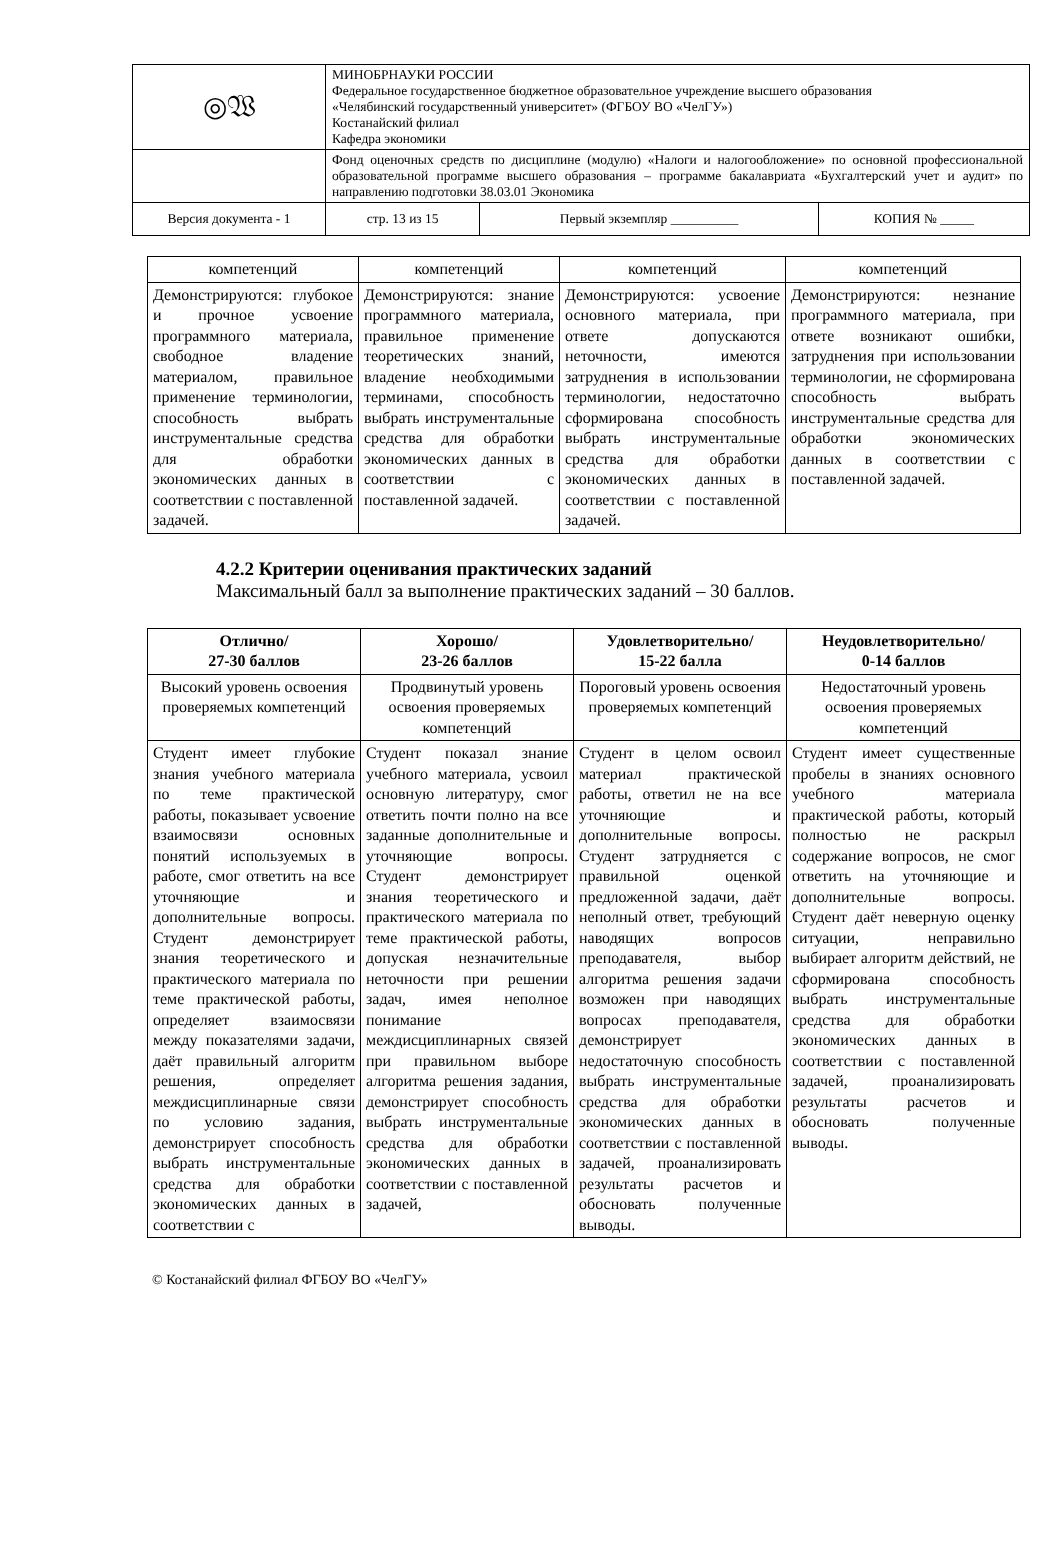| ◎𝔚 | МИНОБРНАУКИ РОССИИ Федеральное государственное бюджетное образовательное учреждение высшего образования «Челябинский государственный университет» (ФГБОУ ВО «ЧелГУ») Костанайский филиал Кафедра экономики | | |
| | Фонд оценочных средств по дисциплине (модулю) «Налоги и налогообложение» по основной профессиональной образовательной программе высшего образования – программе бакалавриата «Бухгалтерский учет и аудит» по направлению подготовки 38.03.01 Экономика | | |
| Версия документа - 1 | стр. 13 из 15 | Первый экземпляр __________ | КОПИЯ № _____ |
| компетенций | компетенций | компетенций | компетенций |
| Демонстрируются: глубокое и прочное усвоение программного материала, свободное владение материалом, правильное применение терминологии, способность выбрать инструментальные средства для обработки экономических данных в соответствии с поставленной задачей. | Демонстрируются: знание программного материала, правильное применение теоретических знаний, владение необходимыми терминами, способность выбрать инструментальные средства для обработки экономических данных в соответствии с поставленной задачей. | Демонстрируются: усвоение основного материала, при ответе допускаются неточности, имеются затруднения в использовании терминологии, недостаточно сформирована способность выбрать инструментальные средства для обработки экономических данных в соответствии с поставленной задачей. | Демонстрируются: незнание программного материала, при ответе возникают ошибки, затруднения при использовании терминологии, не сформирована способность выбрать инструментальные средства для обработки экономических данных в соответствии с поставленной задачей. |
4.2.2 Критерии оценивания практических заданий
Максимальный балл за выполнение практических заданий – 30 баллов.
| Отлично/ 27-30 баллов | Хорошо/ 23-26 баллов | Удовлетворительно/ 15-22 балла | Неудовлетворительно/ 0-14 баллов |
| --- | --- | --- | --- |
| Высокий уровень освоения проверяемых компетенций | Продвинутый уровень освоения проверяемых компетенций | Пороговый уровень освоения проверяемых компетенций | Недостаточный уровень освоения проверяемых компетенций |
| Студент имеет глубокие знания учебного материала по теме практической работы, показывает усвоение взаимосвязи основных понятий используемых в работе, смог ответить на все уточняющие и дополнительные вопросы. Студент демонстрирует знания теоретического и практического материала по теме практической работы, определяет взаимосвязи между показателями задачи, даёт правильный алгоритм решения, определяет междисциплинарные связи по условию задания, демонстрирует способность выбрать инструментальные средства для обработки экономических данных в соответствии с | Студент показал знание учебного материала, усвоил основную литературу, смог ответить почти полно на все заданные дополнительные и уточняющие вопросы. Студент демонстрирует знания теоретического и практического материала по теме практической работы, допуская незначительные неточности при решении задач, имея неполное понимание междисциплинарных связей при правильном выборе алгоритма решения задания, демонстрирует способность выбрать инструментальные средства для обработки экономических данных в соответствии с поставленной задачей, | Студент в целом освоил материал практической работы, ответил не на все уточняющие и дополнительные вопросы. Студент затрудняется с правильной оценкой предложенной задачи, даёт неполный ответ, требующий наводящих вопросов преподавателя, выбор алгоритма решения задачи возможен при наводящих вопросах преподавателя, демонстрирует недостаточную способность выбрать инструментальные средства для обработки экономических данных в соответствии с поставленной задачей, проанализировать результаты расчетов и обосновать полученные выводы. | Студент имеет существенные пробелы в знаниях основного учебного материала практической работы, который полностью не раскрыл содержание вопросов, не смог ответить на уточняющие и дополнительные вопросы. Студент даёт неверную оценку ситуации, неправильно выбирает алгоритм действий, не сформирована способность выбрать инструментальные средства для обработки экономических данных в соответствии с поставленной задачей, проанализировать результаты расчетов и обосновать полученные выводы. |
© Костанайский филиал ФГБОУ ВО «ЧелГУ»